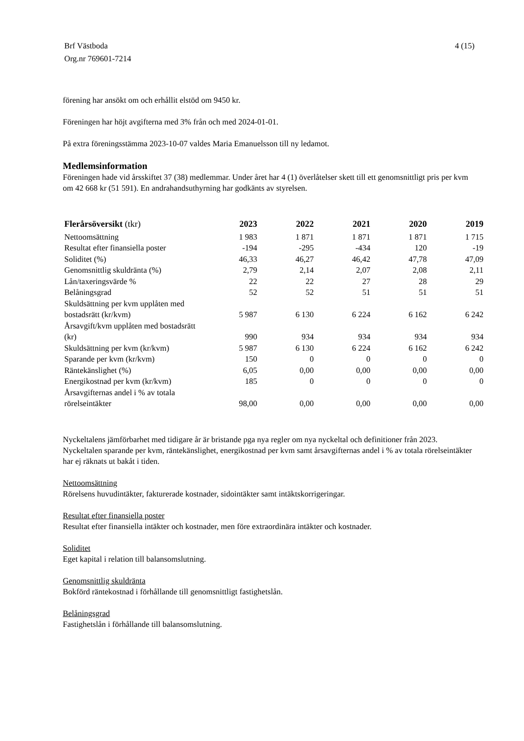Brf Västboda 4 (15)
Org.nr 769601-7214
förening har ansökt om och erhållit elstöd om 9450 kr.
Föreningen har höjt avgifterna med 3% från och med 2024-01-01.
På extra föreningsstämma 2023-10-07 valdes Maria Emanuelsson till ny ledamot.
Medlemsinformation
Föreningen hade vid årsskiftet 37 (38) medlemmar. Under året har 4 (1) överlåtelser skett till ett genomsnittligt pris per kvm om 42 668 kr (51 591). En andrahandsuthyrning har godkänts av styrelsen.
| Flerårsöversikt (tkr) | 2023 | 2022 | 2021 | 2020 | 2019 |
| --- | --- | --- | --- | --- | --- |
| Nettoomsättning | 1 983 | 1 871 | 1 871 | 1 871 | 1 715 |
| Resultat efter finansiella poster | -194 | -295 | -434 | 120 | -19 |
| Soliditet (%) | 46,33 | 46,27 | 46,42 | 47,78 | 47,09 |
| Genomsnittlig skuldränta (%) | 2,79 | 2,14 | 2,07 | 2,08 | 2,11 |
| Lån/taxeringsvärde % | 22 | 22 | 27 | 28 | 29 |
| Belåningsgrad | 52 | 52 | 51 | 51 | 51 |
| Skuldsättning per kvm upplåten med bostadsrätt (kr/kvm) | 5 987 | 6 130 | 6 224 | 6 162 | 6 242 |
| Årsavgift/kvm upplåten med bostadsrätt (kr) | 990 | 934 | 934 | 934 | 934 |
| Skuldsättning per kvm (kr/kvm) | 5 987 | 6 130 | 6 224 | 6 162 | 6 242 |
| Sparande per kvm (kr/kvm) | 150 | 0 | 0 | 0 | 0 |
| Räntekänslighet (%) | 6,05 | 0,00 | 0,00 | 0,00 | 0,00 |
| Energikostnad per kvm (kr/kvm) | 185 | 0 | 0 | 0 | 0 |
| Årsavgifternas andel i % av totala rörelseintäkter | 98,00 | 0,00 | 0,00 | 0,00 | 0,00 |
Nyckeltalens jämförbarhet med tidigare år är bristande pga nya regler om nya nyckeltal och definitioner från 2023. Nyckeltalen sparande per kvm, räntekänslighet, energikostnad per kvm samt årsavgifternas andel i % av totala rörelseintäkter har ej räknats ut bakåt i tiden.
Nettoomsättning
Rörelsens huvudintäkter, fakturerade kostnader, sidointäkter samt intäktskorrigeringar.
Resultat efter finansiella poster
Resultat efter finansiella intäkter och kostnader, men före extraordinära intäkter och kostnader.
Soliditet
Eget kapital i relation till balansomslutning.
Genomsnittlig skuldränta
Bokförd räntekostnad i förhållande till genomsnittligt fastighetslån.
Belåningsgrad
Fastighetslån i förhållande till balansomslutning.